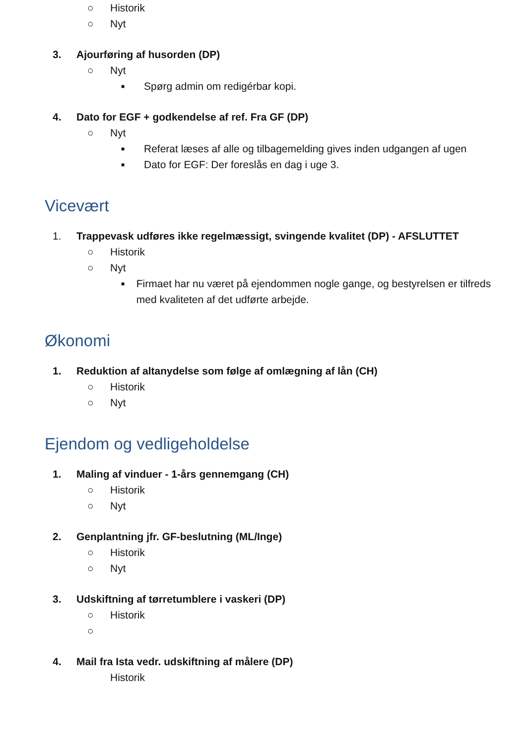○ Historik
○ Nyt
3. Ajourføring af husorden (DP)
○ Nyt
■ Spørg admin om redigérbar kopi.
4. Dato for EGF + godkendelse af ref. Fra GF (DP)
○ Nyt
■ Referat læses af alle og tilbagemelding gives inden udgangen af ugen
■ Dato for EGF: Der foreslås en dag i uge 3.
Vicevært
1. Trappevask udføres ikke regelmæssigt, svingende kvalitet (DP) - AFSLUTTET
○ Historik
○ Nyt
■ Firmaet har nu været på ejendommen nogle gange, og bestyrelsen er tilfreds med kvaliteten af det udførte arbejde.
Økonomi
1. Reduktion af altanydelse som følge af omlægning af lån (CH)
○ Historik
○ Nyt
Ejendom og vedligeholdelse
1. Maling af vinduer - 1-års gennemgang (CH)
○ Historik
○ Nyt
2. Genplantning jfr. GF-beslutning (ML/Inge)
○ Historik
○ Nyt
3. Udskiftning af tørretumblere i vaskeri (DP)
○ Historik
○
4. Mail fra Ista vedr. udskiftning af målere (DP)
Historik